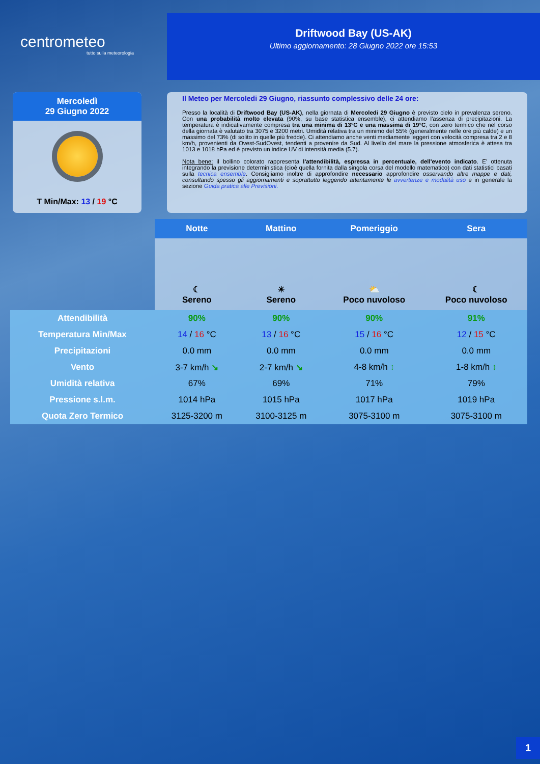centrometeo
tutto sulla meteorologia
Driftwood Bay (US-AK)
Ultimo aggiornamento: 28 Giugno 2022 ore 15:53
Mercoledì
29 Giugno 2022
T Min/Max: 13 / 19 °C
Il Meteo per Mercoledi 29 Giugno, riassunto complessivo delle 24 ore:
Presso la località di Driftwood Bay (US-AK), nella giornata di Mercoledi 29 Giugno è previsto cielo in prevalenza sereno. Con una probabilità molto elevata (90%, su base statistica ensemble), ci attendiamo l'assenza di precipitazioni. La temperatura è indicativamente compresa tra una minima di 13°C e una massima di 19°C, con zero termico che nel corso della giornata è valutato tra 3075 e 3200 metri. Umidità relativa tra un minimo del 55% (generalmente nelle ore più calde) e un massimo del 73% (di solito in quelle più fredde). Ci attendiamo anche venti mediamente leggeri con velocità compresa tra 2 e 8 km/h, provenienti da Ovest-SudOvest, tendenti a provenire da Sud. Al livello del mare la pressione atmosferica è attesa tra 1013 e 1018 hPa ed è previsto un indice UV di intensità media (5.7).
Nota bene: il bollino colorato rappresenta l'attendibilità, espressa in percentuale, dell'evento indicato. E' ottenuta integrando la previsione deterministica (cioè quella fornita dalla singola corsa del modello matematico) con dati statistici basati sulla tecnica ensemble. Consigliamo inoltre di approfondire necessario approfondire osservando altre mappe e dati, consultando spesso gli aggiornamenti e soprattutto leggendo attentamente le avvertenze e modalità uso e in generale la sezione Guida pratica alle Previsioni.
| | Notte | Mattino | Pomeriggio | Sera |
| --- | --- | --- | --- | --- |
| | ☾ Sereno | ☀ Sereno | ⛅ Poco nuvoloso | ☾ Poco nuvoloso |
| Attendibilità | 90% | 90% | 90% | 91% |
| Temperatura Min/Max | 14 / 16 °C | 13 / 16 °C | 15 / 16 °C | 12 / 15 °C |
| Precipitazioni | 0.0 mm | 0.0 mm | 0.0 mm | 0.0 mm |
| Vento | 3-7 km/h ↘ | 2-7 km/h ↘ | 4-8 km/h ↕ | 1-8 km/h ↕ |
| Umidità relativa | 67% | 69% | 71% | 79% |
| Pressione s.l.m. | 1014 hPa | 1015 hPa | 1017 hPa | 1019 hPa |
| Quota Zero Termico | 3125-3200 m | 3100-3125 m | 3075-3100 m | 3075-3100 m |
1